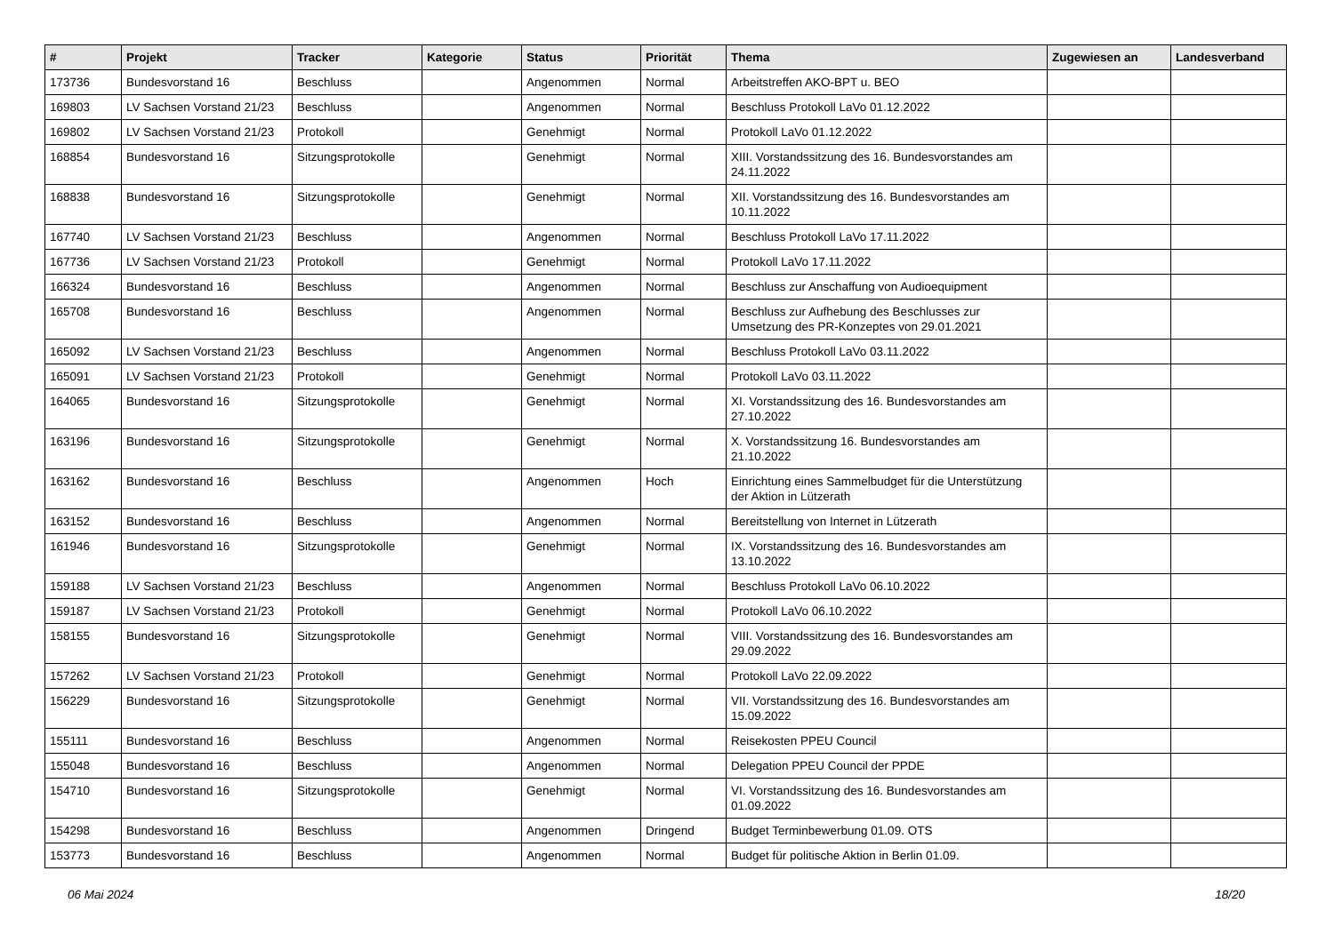| # | Projekt | Tracker | Kategorie | Status | Priorität | Thema | Zugewiesen an | Landesverband |
| --- | --- | --- | --- | --- | --- | --- | --- | --- |
| 173736 | Bundesvorstand 16 | Beschluss | | Angenommen | Normal | Arbeitstreffen AKO-BPT u. BEO | | |
| 169803 | LV Sachsen Vorstand 21/23 | Beschluss | | Angenommen | Normal | Beschluss Protokoll LaVo 01.12.2022 | | |
| 169802 | LV Sachsen Vorstand 21/23 | Protokoll | | Genehmigt | Normal | Protokoll LaVo 01.12.2022 | | |
| 168854 | Bundesvorstand 16 | Sitzungsprotokolle | | Genehmigt | Normal | XIII. Vorstandssitzung des 16. Bundesvorstandes am 24.11.2022 | | |
| 168838 | Bundesvorstand 16 | Sitzungsprotokolle | | Genehmigt | Normal | XII. Vorstandssitzung des 16. Bundesvorstandes am 10.11.2022 | | |
| 167740 | LV Sachsen Vorstand 21/23 | Beschluss | | Angenommen | Normal | Beschluss Protokoll LaVo 17.11.2022 | | |
| 167736 | LV Sachsen Vorstand 21/23 | Protokoll | | Genehmigt | Normal | Protokoll LaVo 17.11.2022 | | |
| 166324 | Bundesvorstand 16 | Beschluss | | Angenommen | Normal | Beschluss zur Anschaffung von Audioequipment | | |
| 165708 | Bundesvorstand 16 | Beschluss | | Angenommen | Normal | Beschluss zur Aufhebung des Beschlusses zur Umsetzung des PR-Konzeptes von 29.01.2021 | | |
| 165092 | LV Sachsen Vorstand 21/23 | Beschluss | | Angenommen | Normal | Beschluss Protokoll LaVo 03.11.2022 | | |
| 165091 | LV Sachsen Vorstand 21/23 | Protokoll | | Genehmigt | Normal | Protokoll LaVo 03.11.2022 | | |
| 164065 | Bundesvorstand 16 | Sitzungsprotokolle | | Genehmigt | Normal | XI. Vorstandssitzung des 16. Bundesvorstandes am 27.10.2022 | | |
| 163196 | Bundesvorstand 16 | Sitzungsprotokolle | | Genehmigt | Normal | X. Vorstandssitzung 16. Bundesvorstandes am 21.10.2022 | | |
| 163162 | Bundesvorstand 16 | Beschluss | | Angenommen | Hoch | Einrichtung eines Sammelbudget für die Unterstützung der Aktion in Lützerath | | |
| 163152 | Bundesvorstand 16 | Beschluss | | Angenommen | Normal | Bereitstellung von Internet in Lützerath | | |
| 161946 | Bundesvorstand 16 | Sitzungsprotokolle | | Genehmigt | Normal | IX. Vorstandssitzung des 16. Bundesvorstandes am 13.10.2022 | | |
| 159188 | LV Sachsen Vorstand 21/23 | Beschluss | | Angenommen | Normal | Beschluss Protokoll LaVo 06.10.2022 | | |
| 159187 | LV Sachsen Vorstand 21/23 | Protokoll | | Genehmigt | Normal | Protokoll LaVo 06.10.2022 | | |
| 158155 | Bundesvorstand 16 | Sitzungsprotokolle | | Genehmigt | Normal | VIII. Vorstandssitzung des 16. Bundesvorstandes am 29.09.2022 | | |
| 157262 | LV Sachsen Vorstand 21/23 | Protokoll | | Genehmigt | Normal | Protokoll LaVo 22.09.2022 | | |
| 156229 | Bundesvorstand 16 | Sitzungsprotokolle | | Genehmigt | Normal | VII. Vorstandssitzung des 16. Bundesvorstandes am 15.09.2022 | | |
| 155111 | Bundesvorstand 16 | Beschluss | | Angenommen | Normal | Reisekosten PPEU Council | | |
| 155048 | Bundesvorstand 16 | Beschluss | | Angenommen | Normal | Delegation PPEU Council der PPDE | | |
| 154710 | Bundesvorstand 16 | Sitzungsprotokolle | | Genehmigt | Normal | VI. Vorstandssitzung des 16. Bundesvorstandes am 01.09.2022 | | |
| 154298 | Bundesvorstand 16 | Beschluss | | Angenommen | Dringend | Budget Terminbewerbung 01.09. OTS | | |
| 153773 | Bundesvorstand 16 | Beschluss | | Angenommen | Normal | Budget für politische Aktion in Berlin 01.09. | | |
06 Mai 2024 18/20